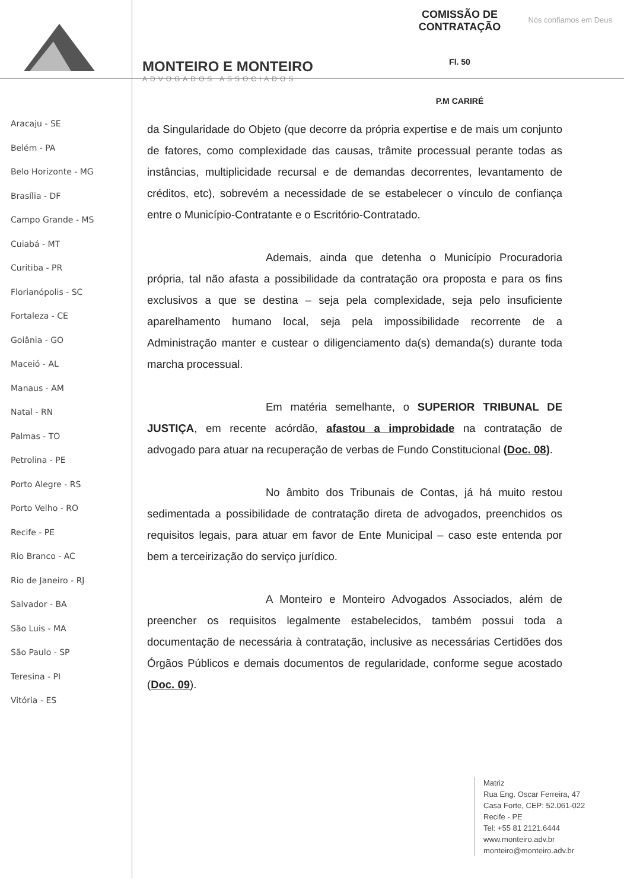MONTEIRO E MONTEIRO
ADVOGADOS ASSOCIADOS
COMISSÃO DE CONTRATAÇÃO
Fl. 50
P.M CARIRÉ
Nós confiamos em Deus
Aracaju - SE
Belém - PA
Belo Horizonte - MG
Brasília - DF
Campo Grande - MS
Cuiabá - MT
Curitiba - PR
Florianópolis - SC
Fortaleza - CE
Goiânia - GO
Maceió - AL
Manaus - AM
Natal - RN
Palmas - TO
Petrolina - PE
Porto Alegre - RS
Porto Velho - RO
Recife - PE
Rio Branco - AC
Rio de Janeiro - RJ
Salvador - BA
São Luis - MA
São Paulo - SP
Teresina - PI
Vitória - ES
da Singularidade do Objeto (que decorre da própria expertise e de mais um conjunto de fatores, como complexidade das causas, trâmite processual perante todas as instâncias, multiplicidade recursal e de demandas decorrentes, levantamento de créditos, etc), sobrevém a necessidade de se estabelecer o vínculo de confiança entre o Município-Contratante e o Escritório-Contratado.
Ademais, ainda que detenha o Município Procuradoria própria, tal não afasta a possibilidade da contratação ora proposta e para os fins exclusivos a que se destina – seja pela complexidade, seja pelo insuficiente aparelhamento humano local, seja pela impossibilidade recorrente de a Administração manter e custear o diligenciamento da(s) demanda(s) durante toda marcha processual.
Em matéria semelhante, o SUPERIOR TRIBUNAL DE JUSTIÇA, em recente acórdão, afastou a improbidade na contratação de advogado para atuar na recuperação de verbas de Fundo Constitucional (Doc. 08).
No âmbito dos Tribunais de Contas, já há muito restou sedimentada a possibilidade de contratação direta de advogados, preenchidos os requisitos legais, para atuar em favor de Ente Municipal – caso este entenda por bem a terceirização do serviço jurídico.
A Monteiro e Monteiro Advogados Associados, além de preencher os requisitos legalmente estabelecidos, também possui toda a documentação de necessária à contratação, inclusive as necessárias Certidões dos Órgãos Públicos e demais documentos de regularidade, conforme segue acostado (Doc. 09).
Matriz
Rua Eng. Oscar Ferreira, 47
Casa Forte, CEP: 52.061-022
Recife - PE
Tel: +55 81 2121.6444
www.monteiro.adv.br
monteiro@monteiro.adv.br